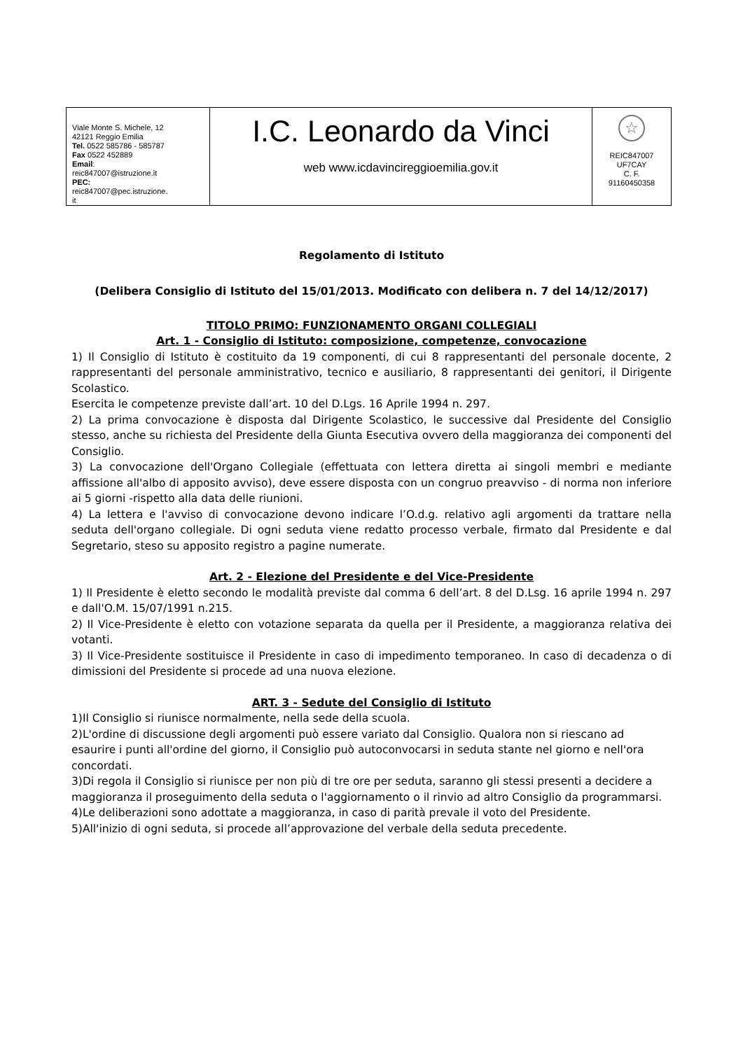| Viale Monte S. Michele, 12 42121 Reggio Emilia Tel. 0522 585786 - 585787 Fax 0522 452889 Email : reic847007@istruzione.it PEC: reic847007@pec.istruzione. it | I.C. Leonardo da Vinci web www.icdavincireggioemilia.gov.it | ☆ REIC847007 UF7CAY C. F. 91160450358 |
Regolamento di Istituto
(Delibera Consiglio di Istituto del 15/01/2013. Modificato con delibera n. 7 del 14/12/2017)
TITOLO PRIMO: FUNZIONAMENTO ORGANI COLLEGIALI
Art. 1 - Consiglio di Istituto: composizione, competenze, convocazione
1) Il Consiglio di Istituto è costituito da 19 componenti, di cui 8 rappresentanti del personale docente, 2 rappresentanti del personale amministrativo, tecnico e ausiliario, 8 rappresentanti dei genitori, il Dirigente Scolastico.
Esercita le competenze previste dall’art. 10 del D.Lgs. 16 Aprile 1994 n. 297.
2) La prima convocazione è disposta dal Dirigente Scolastico, le successive dal Presidente del Consiglio stesso, anche su richiesta del Presidente della Giunta Esecutiva ovvero della maggioranza dei componenti del Consiglio.
3) La convocazione dell'Organo Collegiale (effettuata con lettera diretta ai singoli membri e mediante affissione all'albo di apposito avviso), deve essere disposta con un congruo preavviso - di norma non inferiore ai 5 giorni -rispetto alla data delle riunioni.
4) La lettera e l'avviso di convocazione devono indicare l’O.d.g. relativo agli argomenti da trattare nella seduta dell'organo collegiale. Di ogni seduta viene redatto processo verbale, firmato dal Presidente e dal Segretario, steso su apposito registro a pagine numerate.
Art. 2 - Elezione del Presidente e del Vice-Presidente
1) Il Presidente è eletto secondo le modalità previste dal comma 6 dell’art. 8 del D.Lsg. 16 aprile 1994 n. 297 e dall'O.M. 15/07/1991 n.215.
2) Il Vice-Presidente è eletto con votazione separata da quella per il Presidente, a maggioranza relativa dei votanti.
3) Il Vice-Presidente sostituisce il Presidente in caso di impedimento temporaneo. In caso di decadenza o di dimissioni del Presidente si procede ad una nuova elezione.
ART. 3 - Sedute del Consiglio di Istituto
1)Il Consiglio si riunisce normalmente, nella sede della scuola.
2)L'ordine di discussione degli argomenti può essere variato dal Consiglio. Qualora non si riescano ad esaurire i punti all'ordine del giorno, il Consiglio può autoconvocarsi in seduta stante nel giorno e nell'ora concordati.
3)Di regola il Consiglio si riunisce per non più di tre ore per seduta, saranno gli stessi presenti a decidere a maggioranza il proseguimento della seduta o l'aggiornamento o il rinvio ad altro Consiglio da programmarsi.
4)Le deliberazioni sono adottate a maggioranza, in caso di parità prevale il voto del Presidente.
5)All'inizio di ogni seduta, si procede all’approvazione del verbale della seduta precedente.